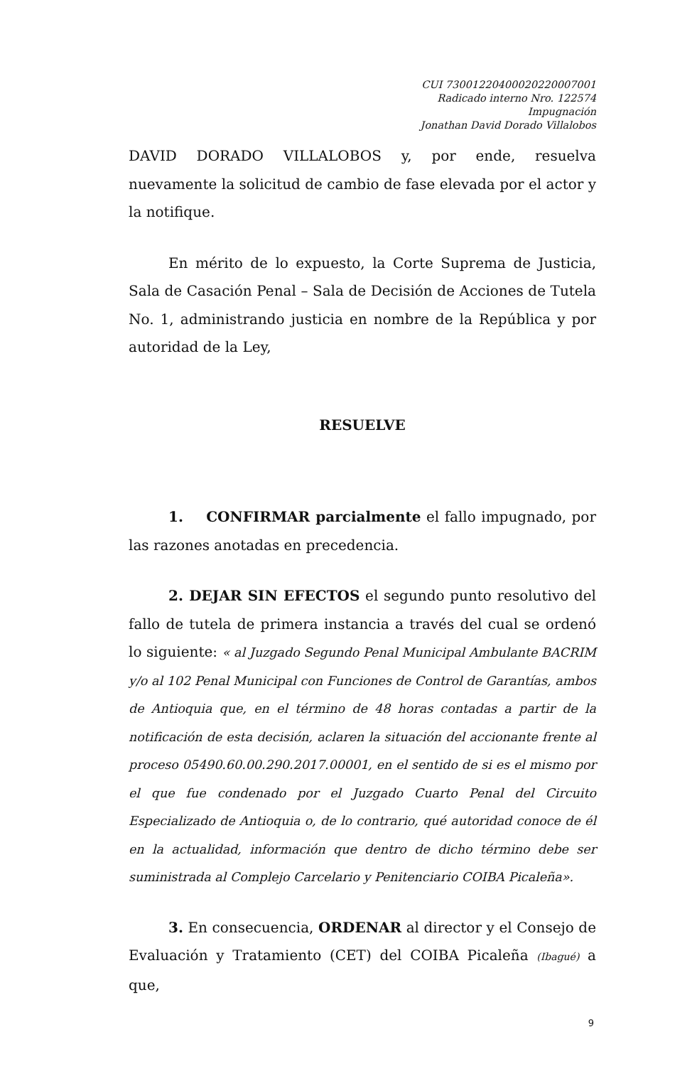CUI 73001220400020220007001
Radicado interno Nro. 122574
Impugnación
Jonathan David Dorado Villalobos
DAVID DORADO VILLALOBOS y, por ende, resuelva nuevamente la solicitud de cambio de fase elevada por el actor y la notifique.
En mérito de lo expuesto, la Corte Suprema de Justicia, Sala de Casación Penal – Sala de Decisión de Acciones de Tutela No. 1, administrando justicia en nombre de la República y por autoridad de la Ley,
RESUELVE
1. CONFIRMAR parcialmente el fallo impugnado, por las razones anotadas en precedencia.
2. DEJAR SIN EFECTOS el segundo punto resolutivo del fallo de tutela de primera instancia a través del cual se ordenó lo siguiente: « al Juzgado Segundo Penal Municipal Ambulante BACRIM y/o al 102 Penal Municipal con Funciones de Control de Garantías, ambos de Antioquia que, en el término de 48 horas contadas a partir de la notificación de esta decisión, aclaren la situación del accionante frente al proceso 05490.60.00.290.2017.00001, en el sentido de si es el mismo por el que fue condenado por el Juzgado Cuarto Penal del Circuito Especializado de Antioquia o, de lo contrario, qué autoridad conoce de él en la actualidad, información que dentro de dicho término debe ser suministrada al Complejo Carcelario y Penitenciario COIBA Picaleña».
3. En consecuencia, ORDENAR al director y el Consejo de Evaluación y Tratamiento (CET) del COIBA Picaleña (Ibagué) a que,
9